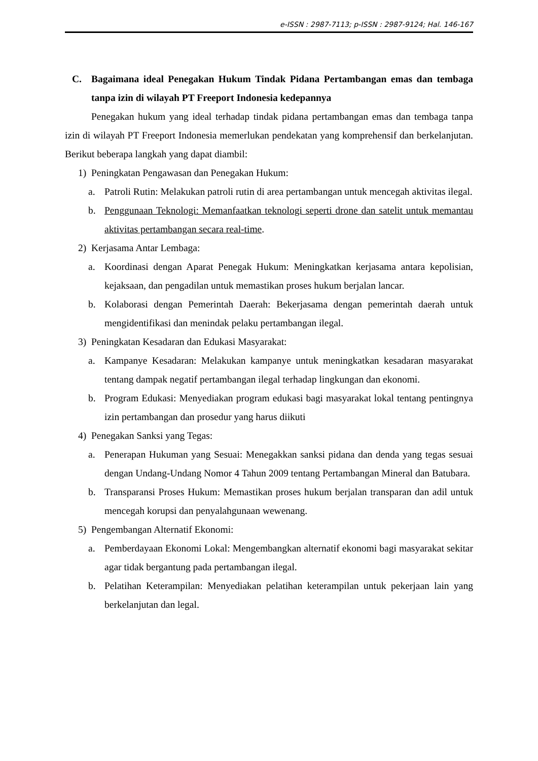e-ISSN : 2987-7113; p-ISSN : 2987-9124; Hal. 146-167
C. Bagaimana ideal Penegakan Hukum Tindak Pidana Pertambangan emas dan tembaga tanpa izin di wilayah PT Freeport Indonesia kedepannya
Penegakan hukum yang ideal terhadap tindak pidana pertambangan emas dan tembaga tanpa izin di wilayah PT Freeport Indonesia memerlukan pendekatan yang komprehensif dan berkelanjutan. Berikut beberapa langkah yang dapat diambil:
1) Peningkatan Pengawasan dan Penegakan Hukum:
a. Patroli Rutin: Melakukan patroli rutin di area pertambangan untuk mencegah aktivitas ilegal.
b. Penggunaan Teknologi: Memanfaatkan teknologi seperti drone dan satelit untuk memantau aktivitas pertambangan secara real-time.
2) Kerjasama Antar Lembaga:
a. Koordinasi dengan Aparat Penegak Hukum: Meningkatkan kerjasama antara kepolisian, kejaksaan, dan pengadilan untuk memastikan proses hukum berjalan lancar.
b. Kolaborasi dengan Pemerintah Daerah: Bekerjasama dengan pemerintah daerah untuk mengidentifikasi dan menindak pelaku pertambangan ilegal.
3) Peningkatan Kesadaran dan Edukasi Masyarakat:
a. Kampanye Kesadaran: Melakukan kampanye untuk meningkatkan kesadaran masyarakat tentang dampak negatif pertambangan ilegal terhadap lingkungan dan ekonomi.
b. Program Edukasi: Menyediakan program edukasi bagi masyarakat lokal tentang pentingnya izin pertambangan dan prosedur yang harus diikuti
4) Penegakan Sanksi yang Tegas:
a. Penerapan Hukuman yang Sesuai: Menegakkan sanksi pidana dan denda yang tegas sesuai dengan Undang-Undang Nomor 4 Tahun 2009 tentang Pertambangan Mineral dan Batubara.
b. Transparansi Proses Hukum: Memastikan proses hukum berjalan transparan dan adil untuk mencegah korupsi dan penyalahgunaan wewenang.
5) Pengembangan Alternatif Ekonomi:
a. Pemberdayaan Ekonomi Lokal: Mengembangkan alternatif ekonomi bagi masyarakat sekitar agar tidak bergantung pada pertambangan ilegal.
b. Pelatihan Keterampilan: Menyediakan pelatihan keterampilan untuk pekerjaan lain yang berkelanjutan dan legal.